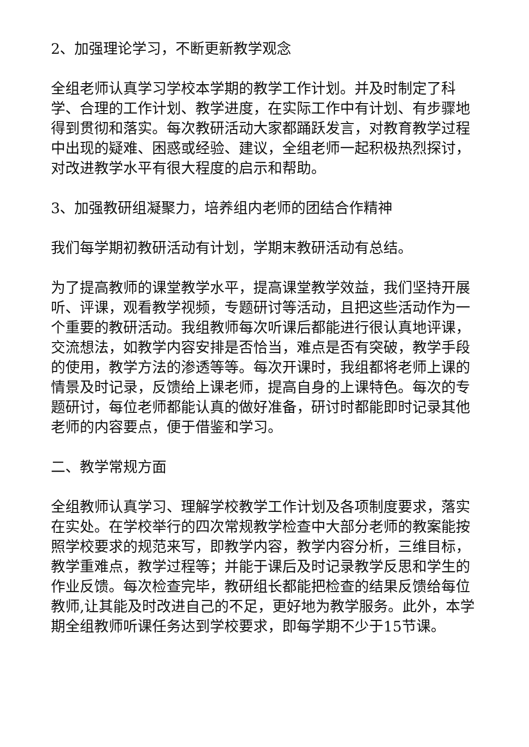2、加强理论学习，不断更新教学观念
全组老师认真学习学校本学期的教学工作计划。并及时制定了科学、合理的工作计划、教学进度，在实际工作中有计划、有步骤地得到贯彻和落实。每次教研活动大家都踊跃发言，对教育教学过程中出现的疑难、困惑或经验、建议，全组老师一起积极热烈探讨，对改进教学水平有很大程度的启示和帮助。
3、加强教研组凝聚力，培养组内老师的团结合作精神
我们每学期初教研活动有计划，学期末教研活动有总结。
为了提高教师的课堂教学水平，提高课堂教学效益，我们坚持开展听、评课，观看教学视频，专题研讨等活动，且把这些活动作为一个重要的教研活动。我组教师每次听课后都能进行很认真地评课，交流想法，如教学内容安排是否恰当，难点是否有突破，教学手段的使用，教学方法的渗透等等。每次开课时，我组都将老师上课的情景及时记录，反馈给上课老师，提高自身的上课特色。每次的专题研讨，每位老师都能认真的做好准备，研讨时都能即时记录其他老师的内容要点，便于借鉴和学习。
二、教学常规方面
全组教师认真学习、理解学校教学工作计划及各项制度要求，落实在实处。在学校举行的四次常规教学检查中大部分老师的教案能按照学校要求的规范来写，即教学内容，教学内容分析，三维目标，教学重难点，教学过程等；并能于课后及时记录教学反思和学生的作业反馈。每次检查完毕，教研组长都能把检查的结果反馈给每位教师,让其能及时改进自己的不足，更好地为教学服务。此外，本学期全组教师听课任务达到学校要求，即每学期不少于15节课。